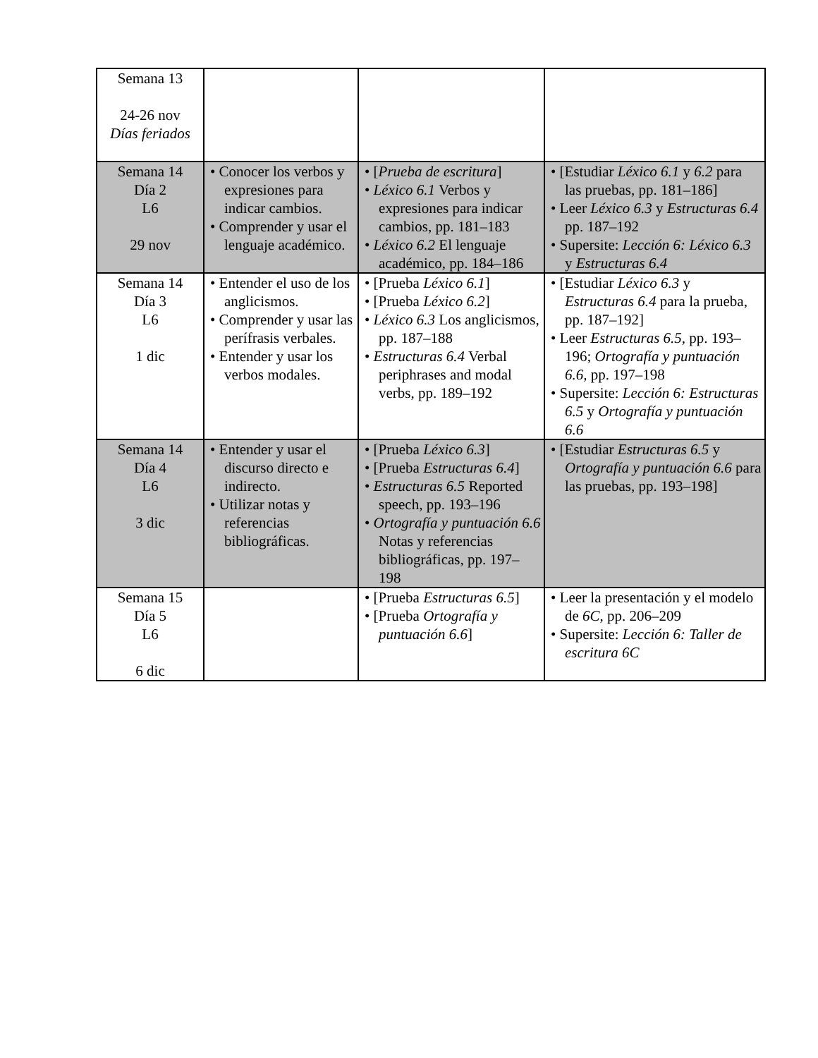| Semana 13 24-26 nov Días feriados | | | |
| Semana 14 Día 2 L6 29 nov | • Conocer los verbos y expresiones para indicar cambios. • Comprender y usar el lenguaje académico. | • [ Prueba de escritura ] • Léxico 6.1 Verbos y expresiones para indicar cambios, pp. 181–183 • Léxico 6.2 El lenguaje académico, pp. 184–186 | • [Estudiar Léxico 6.1 y 6.2 para las pruebas, pp. 181–186] • Leer Léxico 6.3 y Estructuras 6.4 pp. 187–192 • Supersite: Lección 6: Léxico 6.3 y Estructuras 6.4 |
| Semana 14 Día 3 L6 1 dic | • Entender el uso de los anglicismos. • Comprender y usar las perífrasis verbales. • Entender y usar los verbos modales. | • [Prueba Léxico 6.1 ] • [Prueba Léxico 6.2 ] • Léxico 6.3 Los anglicismos, pp. 187–188 • Estructuras 6.4 Verbal periphrases and modal verbs, pp. 189–192 | • [Estudiar Léxico 6.3 y Estructuras 6.4 para la prueba, pp. 187–192] • Leer Estructuras 6.5, pp. 193–196; Ortografía y puntuación 6.6, pp. 197–198 • Supersite: Lección 6: Estructuras 6.5 y Ortografía y puntuación 6.6 |
| Semana 14 Día 4 L6 3 dic | • Entender y usar el discurso directo e indirecto. • Utilizar notas y referencias bibliográficas. | • [Prueba Léxico 6.3 ] • [Prueba Estructuras 6.4 ] • Estructuras 6.5 Reported speech, pp. 193–196 • Ortografía y puntuación 6.6 Notas y referencias bibliográficas, pp. 197–198 | • [Estudiar Estructuras 6.5 y Ortografía y puntuación 6.6 para las pruebas, pp. 193–198] |
| Semana 15 Día 5 L6 6 dic | | • [Prueba Estructuras 6.5 ] • [Prueba Ortografía y puntuación 6.6 ] | • Leer la presentación y el modelo de 6C , pp. 206–209 • Supersite: Lección 6: Taller de escritura 6C |